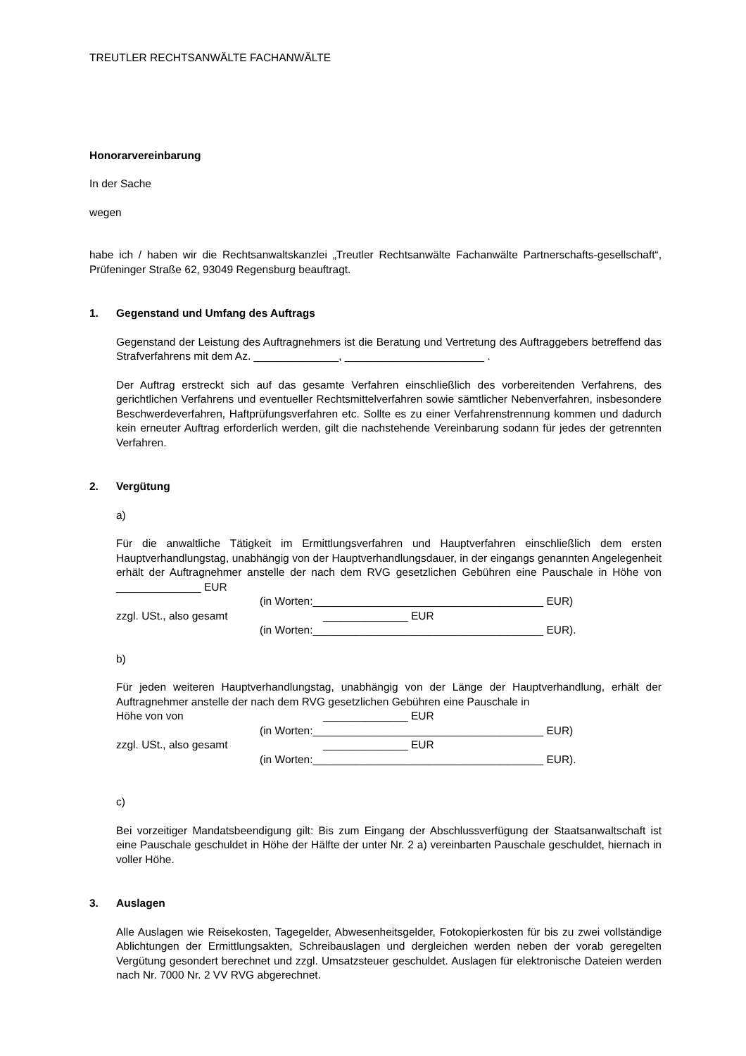TREUTLER RECHTSANWÄLTE FACHANWÄLTE
Honorarvereinbarung
In der Sache
wegen
habe ich / haben wir die Rechtsanwaltskanzlei „Treutler Rechtsanwälte Fachanwälte Partnerschafts-gesellschaft“, Prüfeninger Straße 62, 93049 Regensburg beauftragt.
1. Gegenstand und Umfang des Auftrags
Gegenstand der Leistung des Auftragnehmers ist die Beratung und Vertretung des Auftraggebers betreffend das Strafverfahrens mit dem Az. ______________, _______________________ .
Der Auftrag erstreckt sich auf das gesamte Verfahren einschließlich des vorbereitenden Verfahrens, des gerichtlichen Verfahrens und eventueller Rechtsmittelverfahren sowie sämtlicher Nebenverfahren, insbesondere Beschwerdeverfahren, Haftprüfungsverfahren etc. Sollte es zu einer Verfahrenstrennung kommen und dadurch kein erneuter Auftrag erforderlich werden, gilt die nachstehende Vereinbarung sodann für jedes der getrennten Verfahren.
2. Vergütung
a)
Für die anwaltliche Tätigkeit im Ermittlungsverfahren und Hauptverfahren einschließlich dem ersten Hauptverhandlungstag, unabhängig von der Hauptverhandlungsdauer, in der eingangs genannten Angelegenheit erhält der Auftragnehmer anstelle der nach dem RVG gesetzlichen Gebühren eine Pauschale in Höhe von ______________ EUR
(in Worten:______________________________________ EUR)
zzgl. USt., also gesamt ______________ EUR
(in Worten:______________________________________ EUR).
b)
Für jeden weiteren Hauptverhandlungstag, unabhängig von der Länge der Hauptverhandlung, erhält der Auftragnehmer anstelle der nach dem RVG gesetzlichen Gebühren eine Pauschale in
Höhe von von ______________ EUR
(in Worten:______________________________________ EUR)
zzgl. USt., also gesamt ______________ EUR
(in Worten:______________________________________ EUR).
c)
Bei vorzeitiger Mandatsbeendigung gilt: Bis zum Eingang der Abschlussverfügung der Staatsanwaltschaft ist eine Pauschale geschuldet in Höhe der Hälfte der unter Nr. 2 a) vereinbarten Pauschale geschuldet, hiernach in voller Höhe.
3. Auslagen
Alle Auslagen wie Reisekosten, Tagegelder, Abwesenheitsgelder, Fotokopierkosten für bis zu zwei vollständige Ablichtungen der Ermittlungsakten, Schreibauslagen und dergleichen werden neben der vorab geregelten Vergütung gesondert berechnet und zzgl. Umsatzsteuer geschuldet. Auslagen für elektronische Dateien werden nach Nr. 7000 Nr. 2 VV RVG abgerechnet.